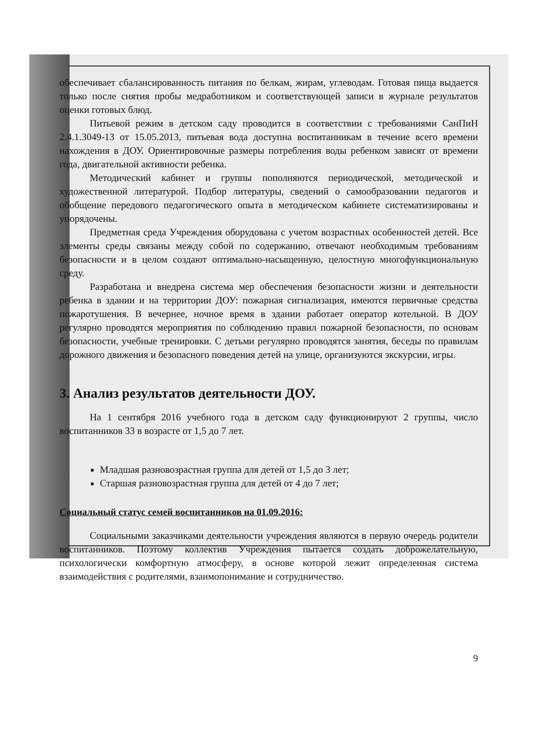обеспечивает сбалансированность питания по белкам, жирам, углеводам. Готовая пища выдается только после снятия пробы медработником и соответствующей записи в журнале результатов оценки готовых блюд.
Питьевой режим в детском саду проводится в соответствии с требованиями СанПиН 2.4.1.3049-13 от 15.05.2013, питьевая вода доступна воспитанникам в течение всего времени нахождения в ДОУ. Ориентировочные размеры потребления воды ребенком зависят от времени года, двигательной активности ребенка.
Методический кабинет и группы пополняются периодической, методической и художественной литературой. Подбор литературы, сведений о самообразовании педагогов и обобщение передового педагогического опыта в методическом кабинете систематизированы и упорядочены.
Предметная среда Учреждения оборудована с учетом возрастных особенностей детей. Все элементы среды связаны между собой по содержанию, отвечают необходимым требованиям безопасности и в целом создают оптимально-насыщенную, целостную многофункциональную среду.
Разработана и внедрена система мер обеспечения безопасности жизни и деятельности ребенка в здании и на территории ДОУ: пожарная сигнализация, имеются первичные средства пожаротушения. В вечернее, ночное время в здании работает оператор котельной. В ДОУ регулярно проводятся мероприятия по соблюдению правил пожарной безопасности, по основам безопасности, учебные тренировки. С детьми регулярно проводятся занятия, беседы по правилам дорожного движения и безопасного поведения детей на улице, организуются экскурсии, игры.
3. Анализ результатов деятельности ДОУ.
На 1 сентября 2016 учебного года в детском саду функционируют 2 группы, число воспитанников 33 в возрасте от 1,5 до 7 лет.
Младшая разновозрастная группа для детей от 1,5 до 3 лет;
Старшая разновозрастная группа для детей от 4 до 7 лет;
Социальный статус семей воспитанников на 01.09.2016:
Социальными заказчиками деятельности учреждения являются в первую очередь родители воспитанников. Поэтому коллектив Учреждения пытается создать доброжелательную, психологически комфортную атмосферу, в основе которой лежит определенная система взаимодействия с родителями, взаимопонимание и сотрудничество.
9